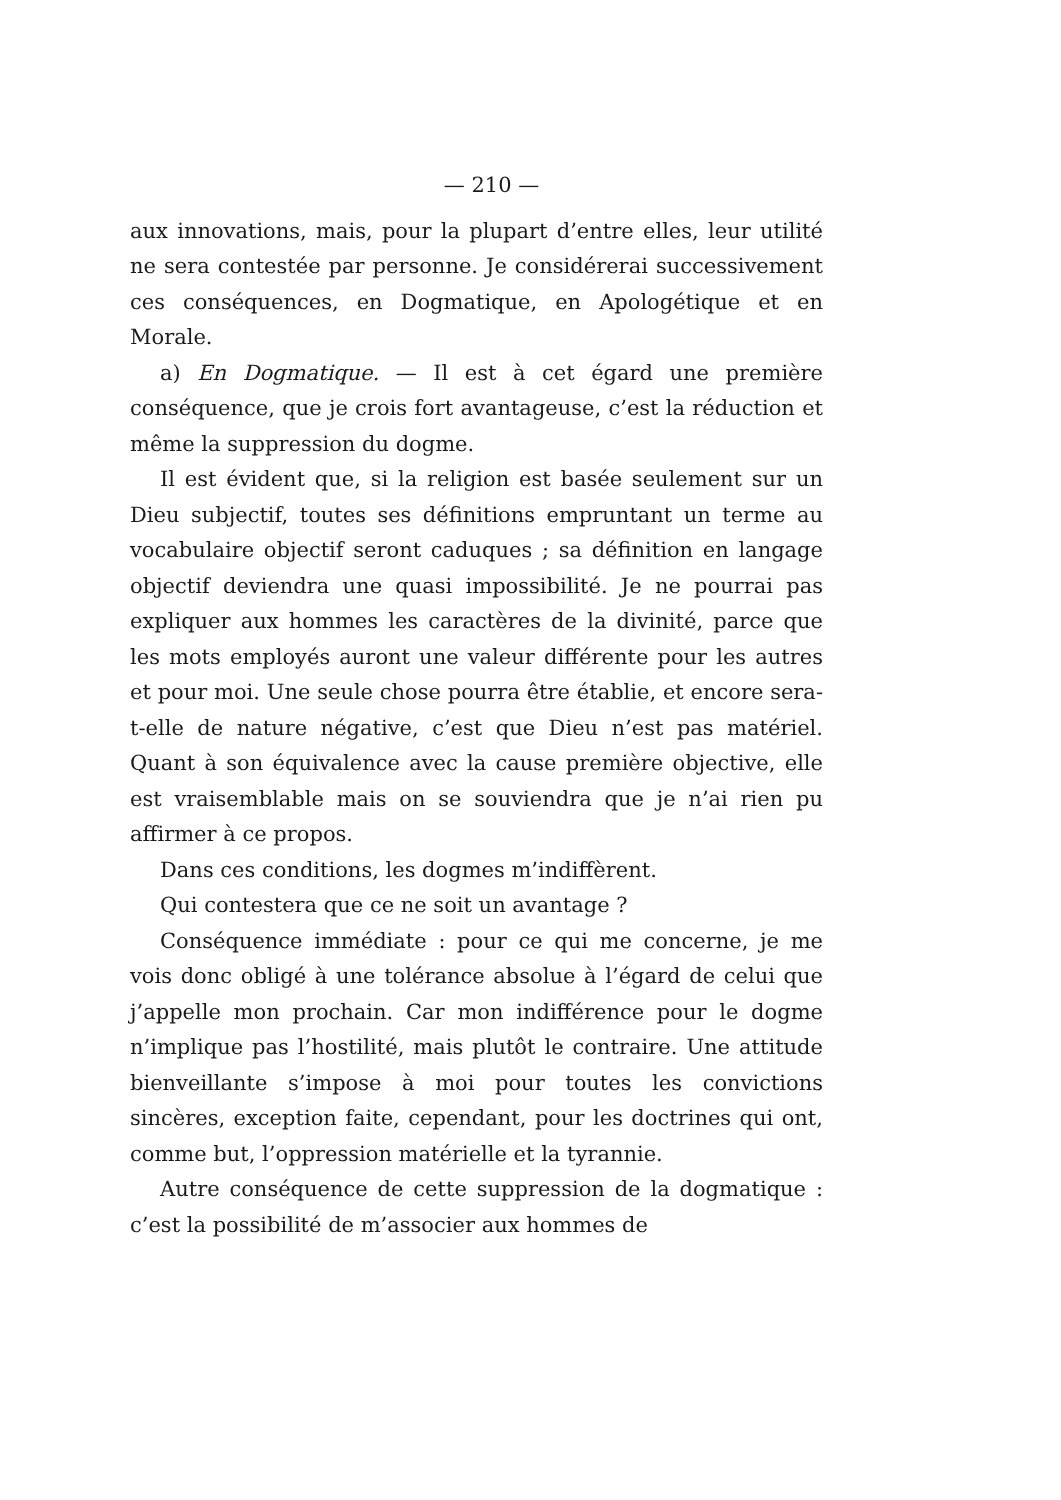— 210 —
aux innovations, mais, pour la plupart d’entre elles, leur utilité ne sera contestée par personne. Je considérerai successivement ces conséquences, en Dogmatique, en Apologétique et en Morale.
a) En Dogmatique. — Il est à cet égard une première conséquence, que je crois fort avantageuse, c’est la réduction et même la suppression du dogme.
Il est évident que, si la religion est basée seulement sur un Dieu subjectif, toutes ses définitions empruntant un terme au vocabulaire objectif seront caduques ; sa définition en langage objectif deviendra une quasi impossibilité. Je ne pourrai pas expliquer aux hommes les caractères de la divinité, parce que les mots employés auront une valeur différente pour les autres et pour moi. Une seule chose pourra être établie, et encore sera-t-elle de nature négative, c’est que Dieu n’est pas matériel. Quant à son équivalence avec la cause première objective, elle est vraisemblable mais on se souviendra que je n’ai rien pu affirmer à ce propos.
Dans ces conditions, les dogmes m’indiffèrent.
Qui contestera que ce ne soit un avantage ?
Conséquence immédiate : pour ce qui me concerne, je me vois donc obligé à une tolérance absolue à l’égard de celui que j’appelle mon prochain. Car mon indifférence pour le dogme n’implique pas l’hostilité, mais plutôt le contraire. Une attitude bienveillante s’impose à moi pour toutes les convictions sincères, exception faite, cependant, pour les doctrines qui ont, comme but, l’oppression matérielle et la tyrannie.
Autre conséquence de cette suppression de la dogmatique : c’est la possibilité de m’associer aux hommes de